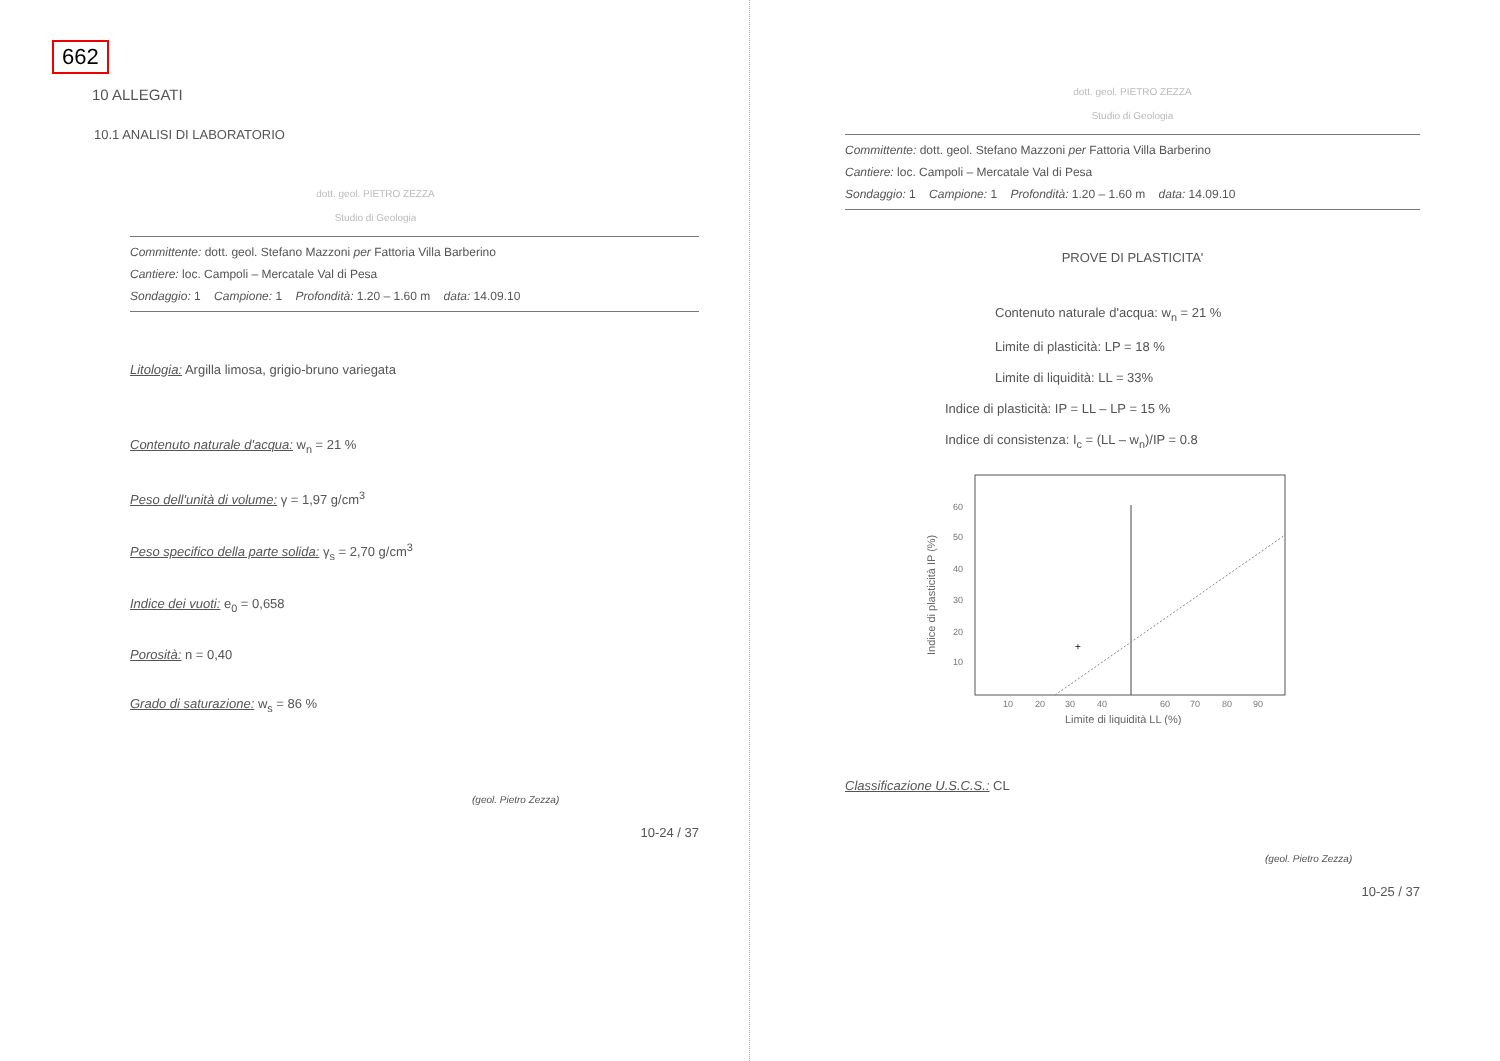662
10 ALLEGATI
10.1 ANALISI DI LABORATORIO
dott. geol. PIETRO ZEZZA
Studio di Geologia
Committente: dott. geol. Stefano Mazzoni per Fattoria Villa Barberino
Cantiere: loc. Campoli – Mercatale Val di Pesa
Sondaggio: 1 Campione: 1 Profondità: 1.20 – 1.60 m data: 14.09.10
Litologia: Argilla limosa, grigio-bruno variegata
Contenuto naturale d'acqua: w<sub>n</sub> = 21 %
Peso dell'unità di volume: γ = 1,97 g/cm<sup>3</sup>
Peso specifico della parte solida: γ<sub>s</sub> = 2,70 g/cm<sup>3</sup>
Indice dei vuoti: e<sub>0</sub> = 0,658
Porosità: n = 0,40
Grado di saturazione: w<sub>s</sub> = 86 %
(geol. Pietro Zezza)
10-24 / 37
dott. geol. PIETRO ZEZZA
Studio di Geologia
Committente: dott. geol. Stefano Mazzoni per Fattoria Villa Barberino
Cantiere: loc. Campoli – Mercatale Val di Pesa
Sondaggio: 1 Campione: 1 Profondità: 1.20 – 1.60 m data: 14.09.10
PROVE DI PLASTICITA'
Contenuto naturale d'acqua: w<sub>n</sub> = 21 %
Limite di plasticità: LP = 18 %
Limite di liquidità: LL = 33%
Indice di plasticità: IP = LL – LP = 15 %
Indice di consistenza: I<sub>c</sub> = (LL – w<sub>n</sub>)/IP = 0.8
Indice di plasticità IP (%)
60
50
40
30
20
10
10
20
30
40
60
70
80
90
+
Limite di liquidità LL (%)
Classificazione U.S.C.S.: CL
(geol. Pietro Zezza)
10-25 / 37